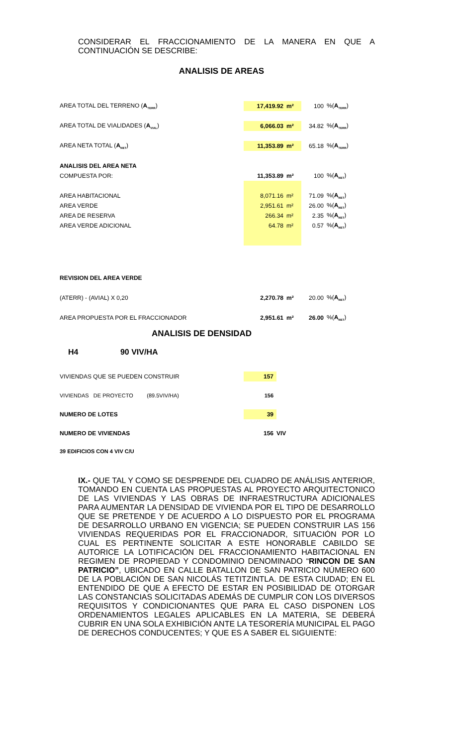CONSIDERAR EL FRACCIONAMIENTO DE LA MANERA EN QUE A CONTINUACIÓN SE DESCRIBE:
ANALISIS DE AREAS
| AREA TOTAL DEL TERRENO ( A<sub>TERR</sub> ) | 17,419.92 | m² | 100 | %( A<sub>TERR</sub> ) |
| AREA TOTAL DE VIALIDADES ( A<sub>VIAL</sub> ) | 6,066.03 | m² | 34.82 | %( A<sub>TERR</sub> ) |
| AREA NETA TOTAL ( A<sub>NET</sub> ) | 11,353.89 | m² | 65.18 | %( A<sub>TERR</sub> ) |
| ANALISIS DEL AREA NETA | | | | |
| COMPUESTA POR: | 11,353.89 | m² | 100 | %( A<sub>NET</sub> ) |
| AREA HABITACIONAL | 8,071.16 | m² | 71.09 | %( A<sub>NET</sub> ) |
| AREA VERDE | 2,951.61 | m² | 26.00 | %( A<sub>NET</sub> ) |
| AREA DE RESERVA | 266.34 | m² | 2.35 | %( A<sub>NET</sub> ) |
| AREA VERDE ADICIONAL | 64.78 | m² | 0.57 | %( A<sub>NET</sub> ) |
| REVISION DEL AREA VERDE | | | | |
| (ATERR) - (AVIAL) X 0,20 | 2,270.78 | m² | 20.00 | %( A<sub>NET</sub> ) |
| AREA PROPUESTA POR EL FRACCIONADOR | 2,951.61 | m² | 26.00 | %( A<sub>NET</sub> ) |
ANALISIS DE DENSIDAD
H4 90 VIV/HA
| VIVIENDAS QUE SE PUEDEN CONSTRUIR | 157 | |
| VIVIENDAS DE PROYECTO (89.5VIV/HA) | 156 | |
| NUMERO DE LOTES | 39 | |
| NUMERO DE VIVIENDAS | 156 | VIV |
| 39 EDIFICIOS CON 4 VIV C/U | | |
IX.- QUE TAL Y COMO SE DESPRENDE DEL CUADRO DE ANÁLISIS ANTERIOR, TOMANDO EN CUENTA LAS PROPUESTAS AL PROYECTO ARQUITECTONICO DE LAS VIVIENDAS Y LAS OBRAS DE INFRAESTRUCTURA ADICIONALES PARA AUMENTAR LA DENSIDAD DE VIVIENDA POR EL TIPO DE DESARROLLO QUE SE PRETENDE Y DE ACUERDO A LO DISPUESTO POR EL PROGRAMA DE DESARROLLO URBANO EN VIGENCIA; SE PUEDEN CONSTRUIR LAS 156 VIVIENDAS REQUERIDAS POR EL FRACCIONADOR, SITUACIÓN POR LO CUAL ES PERTINENTE SOLICITAR A ESTE HONORABLE CABILDO SE AUTORICE LA LOTIFICACIÓN DEL FRACCIONAMIENTO HABITACIONAL EN REGIMEN DE PROPIEDAD Y CONDOMINIO DENOMINADO “RINCON DE SAN PATRICIO”, UBICADO EN CALLE BATALLON DE SAN PATRICIO NÚMERO 600 DE LA POBLACIÓN DE SAN NICOLÁS TETITZINTLA. DE ESTA CIUDAD; EN EL ENTENDIDO DE QUE A EFECTO DE ESTAR EN POSIBILIDAD DE OTORGAR LAS CONSTANCIAS SOLICITADAS ADEMÁS DE CUMPLIR CON LOS DIVERSOS REQUISITOS Y CONDICIONANTES QUE PARA EL CASO DISPONEN LOS ORDENAMIENTOS LEGALES APLICABLES EN LA MATERIA, SE DEBERÁ CUBRIR EN UNA SOLA EXHIBICIÓN ANTE LA TESORERÍA MUNICIPAL EL PAGO DE DERECHOS CONDUCENTES; Y QUE ES A SABER EL SIGUIENTE: